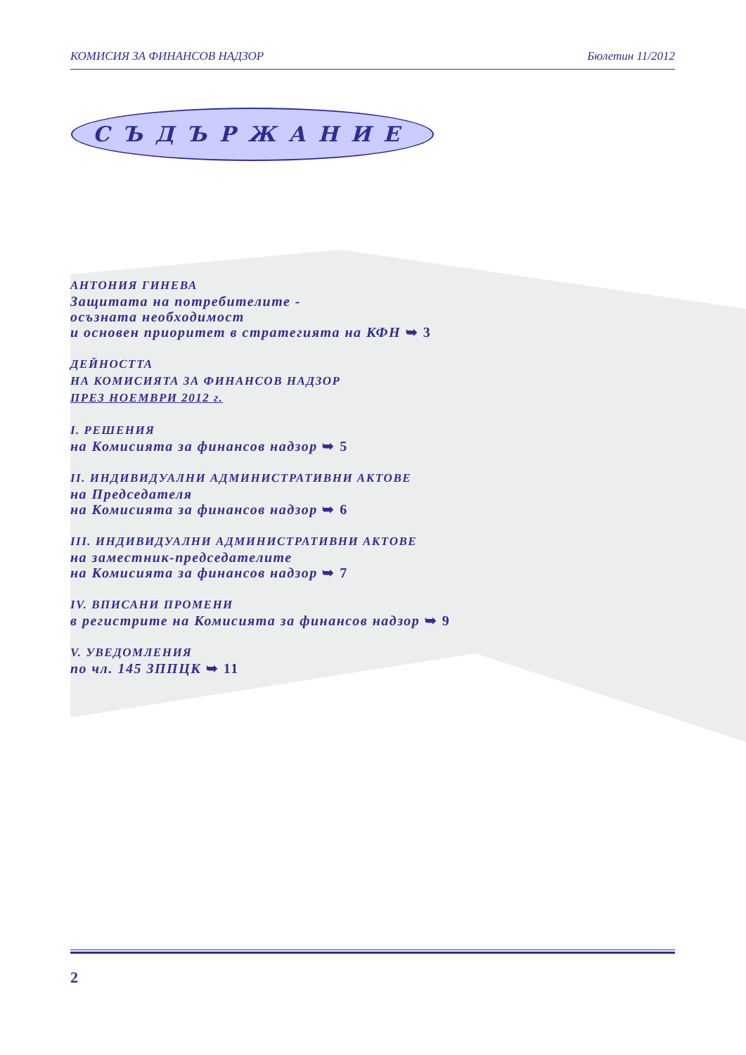КОМИСИЯ ЗА ФИНАНСОВ НАДЗОР Бюлетин 11/2012
СЪДЪРЖАНИЕ
АНТОНИЯ ГИНЕВА
Защитата на потребителите -
осъзната необходимост
и основен приоритет в стратегията на КФН ➥ 3
ДЕЙНОСТТА
НА КОМИСИЯТА ЗА ФИНАНСОВ НАДЗОР
ПРЕЗ НОЕМВРИ 2012 г.
I. РЕШЕНИЯ
на Комисията за финансов надзор ➥ 5
II. ИНДИВИДУАЛНИ АДМИНИСТРАТИВНИ АКТОВЕ
на Председателя
на Комисията за финансов надзор ➥ 6
III. ИНДИВИДУАЛНИ АДМИНИСТРАТИВНИ АКТОВЕ
на заместник-председателите
на Комисията за финансов надзор ➥ 7
IV. ВПИСАНИ ПРОМЕНИ
в регистрите на Комисията за финансов надзор ➥ 9
V. УВЕДОМЛЕНИЯ
по чл. 145 ЗППЦК ➥ 11
2